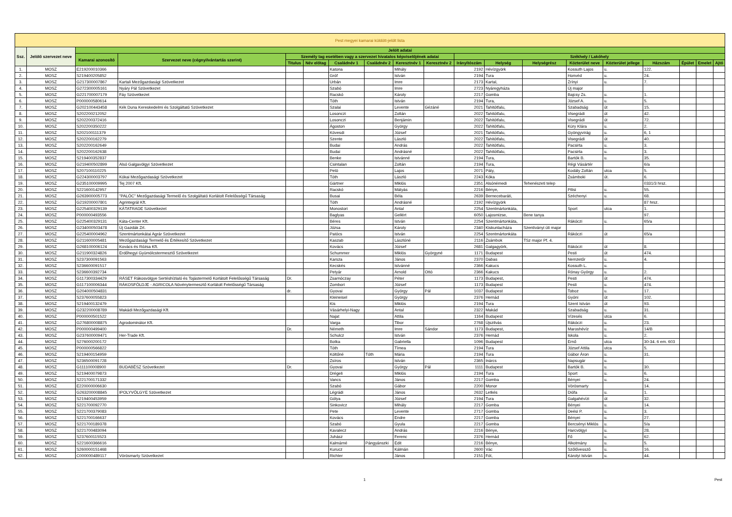| Pest megyei kamarai küldött-jelölt lista | | | | | | | | | | | | | | | | | | |
| --- | --- | --- | --- | --- | --- | --- | --- | --- | --- | --- | --- | --- | --- | --- | --- | --- | --- | --- |
| Ssz. | Jelölő szervezet neve | Jelölt adatai | | | | | | | | | | | | | | | | |
| | | Kamarai azonosító | Szervezet neve (cégnyilvántartás szerint) | Személy tag esetében vagy a szervezet hivatalos képviselőjének adatai | | | | | | Székhely / Lakóhely | | | | | | | | |
| | | | | Titulus | Név előtag | Családnév 1 | Családnév 2 | Keresztnév 1 | Keresztnév 2 | Irányítószám | Helység | Helységrész | Közterület neve | Közterület jellege | Házszám | Épület | Emelet | Ajtó |
| 1. | MOSZ | E219200010366 | | | | Katona | | Mihály | | 2192 | Hévízgyörk | | Kossuth Lajos | u. | 122. | | | |
| 2. | MOSZ | S219400205852 | | | | Gróf | | István | | 2194 | Tura | | Honvéd | u. | 24. | | | |
| 3. | MOSZ | G217300007867 | Kartali Mezőgazdasági Szövetkezet | | | Urbán | | Imre | | 2173 | Kartal, | | Zrínyi | u. | 7. | | | |
| 4. | MOSZ | G272300005161 | Nyáry Pál Szövetkezet | | | Szabó | | Imre | | 2723 | Nyáregyháza | | Új major | | | | | |
| 5. | MOSZ | G221700007179 | Fáy Szövetkezet | | | Racskó | | Károly | | 2217 | Gomba | | Bajcsy Zs. | u. | 1. | | | |
| 6. | MOSZ | P000000580614 | | | | Tóth | | István | | 2194 | Tura, | | József A. | u. | 5. | | | |
| 7. | MOSZ | G202100443458 | Kék Duna Kereskedelmi és Szolgáltató Szövetkezet | | | Szalai | | Levente | Gézáné | 2021 | Tahitótfalu, | | Szabadság | út | 15. | | | |
| 8. | MOSZ | S202200212052 | | | | Losonczi | | Zoltán | | 2022 | Tahitótfalu, | | Visegrádi | út | 42. | | | |
| 9. | MOSZ | S202200372416 | | | | Losonczi | | Benjámin | | 2022 | Tahitótfalu, | | Visegrádi | út | 72. | | | |
| 10. | MOSZ | S202200350222 | | | | Ágoston | | György | | 2022 | Tahitótfalu, | | Küry Klára | u. | 2. | | | |
| 11. | MOSZ | S202100111379 | | | | Kövesdi | | József | | 2021 | Tahitótfalu, | | Gyöngyvirág | u. | 6, 1 | | | |
| 12. | MOSZ | S202200162279 | | | | Szente | | László | | 2022 | Tahitótfalu, | | Visegrádi | út | 40. | | | |
| 13. | MOSZ | S202200162649 | | | | Budai | | András | | 2022 | Tahitótfalu, | | Pacsirta | u. | 3. | | | |
| 14. | MOSZ | S202200162638 | | | | Budai | | Andrásné | | 2022 | Tahitótfalu, | | Pacsirta | u. | 3. | | | |
| 15. | MOSZ | S219400352837 | | | | Benke | | Istvánné | | 2194 | Tura, | | Bartók B. | u. | 35. | | | |
| 16. | MOSZ | G219400502899 | Alsó Galgavölgyi Szövetkezet | | | Csintalan | | Zoltán | | 2194 | Tura, | | Régi Vásártér | | 6/a | | | |
| 17. | MOSZ | S207100110225 | | | | Petö | | Lajos | | 2071 | Páty, | | Kodály Zoltán | utca | 5. | | | |
| 18. | MOSZ | G224300003797 | Kókai Mezőgazdasági Szövetkezet | | | Tóth | | László | | 2243 | Kóka | | Zsámboki | út. | 6. | | | |
| 19. | MOSZ | G235100009995 | Tej 2007 Kft. | | | Gärtner | | Miklós | | 2351 | Alsónémedi | Tehenészeti telep | | | 0331/3 hrsz. | | | |
| 20. | MOSZ | S221600142957 | | | | Racskó | | Mátyás | | 2216 | Bénye, | | Pilisi | u. | 55. | | | |
| 21. | MOSZ | G263900005773 | "PALÓC" Mezőgazdasági Termelő és Szolgáltató Korlátolt Felelősségű Társaság | | | Busai | | Béla | | 2639 | Bernecebaráti, | | Széchenyi | u. | 68. | | | |
| 22. | MOSZ | G219200007801 | Agrintegrál Kft. | | | Tóth | | Andrásné | | 2192 | Hévízgyörk | | | | 87 hrsz. | | | |
| 23. | MOSZ | G225400329139 | KÁTATRADE Szövetkezet | | | Monostori | | Antal | | 2254 | Szentmártonkáta, | | Sport | utca | 1. | | | |
| 24. | MOSZ | P000000493556 | | | | Baglyas | | Gellért | | 6050 | Lajosmizse, | Bene tanya | | | 97. | | | |
| 25. | MOSZ | G225400329131 | Káta-Center Kft. | | | Béres | | István | | 2254 | Szentmártonkáta, | | Rákóczi | u. | 65/a | | | |
| 26. | MOSZ | G234000503478 | Új Gazdák Zrt. | | | Józsa | | Károly | | 2340 | Kiskunlacháza | Szentiványi úti major | | | | | | |
| 27. | MOSZ | G225400004962 | Szentmártonkátai Agrár Szövetkezet | | | Patócs | | István | | 2254 | Szentmártonkáta | | Rákóczi | út | 65/a | | | |
| 28. | MOSZ | G211600005481 | Mezőgazdasági Termelő és Értékesítő Szövetkezet | | | Kaszab | | Lászlóné | | 2116 | Zsámbok | TSz major Pf. 4. | | | | | | |
| 29. | MOSZ | G268100006124 | Kovács és Rózsa Kft. | | | Kovács | | József | | 2681 | Galgagyörk, | | Rákóczi | út | 8. | | | |
| 30. | MOSZ | G211900324826 | Erdőhegyi Gyümölcstermesztő Szövetkezet | | | Schummer | | Miklós | Györgyné | 1171 | Budapest | | Pesti | út | 474. | | | |
| 31. | MOSZ | S237300091563 | | | | Karsza | | János | | 2370 | Dabas | | Nemzetőr | u. | 4. | | | |
| 32. | MOSZ | S236600091517 | | | | Kecskés | | Istvánné | | 2366 | Kakucs | | Kossuth L. | u. | | | | |
| 33. | MOSZ | S236600392734 | | | | Petyár | | Arnold | Ottó | 2366 | Kakucs | | Rónay György | u. | 2. | | | |
| 34. | MOSZ | G117300334429 | RÁSET Rákosvölgye Sertéshízlaló és Tojástermelő Korlátolt Felelősségű Társaság | Dr. | | Zsarnóczay | | Péter | | 1173 | Budapest, | | Pesti | út | 474. | | | |
| 35. | MOSZ | G117100006344 | RÁKOSFÖLDJE - AGRICOLA Növénytermesztő Korlátolt Felelősségű Társaság | | | Zombori | | József | | 1173 | Budapest | | Pesti | u. | 474. | | | |
| 36. | MOSZ | G204000504831 | | dr. | | Gyovai | | György | Pál | 1037 | Budapest | | Toboz | u. | 17. | | | |
| 37. | MOSZ | S237600055823 | | | | Kleineisel | | György | | 2376 | Hernád | | Gyóni | út | 102. | | | |
| 38. | MOSZ | S219400132479 | | | | Kis | | Miklós | | 2194 | Tura | | Szent István | út | 93. | | | |
| 39. | MOSZ | G232200008789 | Makádi Mezőgazdasági Kft. | | | Vásárhelyi-Nagy | | Antal | | 2322 | Makád | | Szabadság | u. | 31. | | | |
| 40. | MOSZ | P000000501522 | | | | Najat | | Attila | | 1164 | Budapest | | Vízesés | utca | 6. | | | |
| 41. | MOSZ | G276800008875 | Agrodominátor Kft. | | | Varga | | Tibor | | 2768 | Újszilvás | | Rákóczi | u. | 23. | | | |
| 42. | MOSZ | P000000499400 | | Dr. | | Németh | | Imre | Sándor | 1173 | Budapest, | | Maroshévíz | u. | 14/B | | | |
| 43. | MOSZ | G237600009471 | Her-Trade Kft. | | | Schulcz | | István | | 2376 | Hernád | | Iskola | u. | 2. | | | |
| 44. | MOSZ | S276000200172 | | | | Botka | | Gabriella | | 1096 | Budapest | | Ernő | utca | 30-34. 6 em. 603 | | | |
| 45. | MOSZ | P000000566822 | | | | Tóth | | Tímea | | 2194 | Tura | | József Attila | utca | 5. | | | |
| 46. | MOSZ | S219400154959 | | | | Költőné | Tóth | Mária | | 2194 | Tura | | Gábor Áron | u. | 31. | | | |
| 47. | MOSZ | S236500091728 | | | | Zsíros | | István | | 2365 | Inárcs | | Napsugár | u. | | | | |
| 48. | MOSZ | G111100008900 | BUDABÉSZ Szövetkezet | Dr. | | Gyovai | | György | Pál | 1111 | Budapest | | Bartók B. | u. | 30. | | | |
| 49. | MOSZ | S219400079873 | | | | Drégeli | | Miklós | | 2194 | Tura | | Sport | u. | 6. | | | |
| 50. | MOSZ | S221700171332 | | | | Vancs | | János | | 2217 | Gomba | | Bényei | u. | 24. | | | |
| 51. | MOSZ | E220000006630 | | | | Szabó | | Gábor | | 2200 | Monor | | Vörösmarty | | 14. | | | |
| 52. | MOSZ | G263200008845 | IPOLYVÖLGYE Szövetkezet | | | Légrádi | | János | | 2632 | Letkés | | Diófa | u. | 1. | | | |
| 53. | MOSZ | S219400453959 | | | | Gólya | | József | | 2194 | Tura | | Galgahévízi | út | 32. | | | |
| 54. | MOSZ | S221700092770 | | | | Sinkovicz | | Mihály | | 2217 | Gomba | | Bényei | u. | 14. | | | |
| 55. | MOSZ | S221700379083 | | | | Pete | | Levente | | 2717 | Gomba | | Deési P. | u. | 3. | | | |
| 56. | MOSZ | S221700166637 | | | | Kovács | | Endre | | 2217 | Gomba | | Bényei | u. | 27. | | | |
| 57. | MOSZ | S221700189378 | | | | Szabó | | Gyula | | 2217 | Gomba | | Bercsényi Miklós | u. | 5/a | | | |
| 58. | MOSZ | S221700483094 | | | | Kavalecz | | András | | 2216 | Bénye, | | Harcvölgyi | u. | 28. | | | |
| 59. | MOSZ | S237600115523 | | | | Juhász | | Ferenc | | 2376 | Hernád | | Fő | u. | 62. | | | |
| 60. | MOSZ | S221600366616 | | | | Kalmárné | Pángyánszki | Edit | | 2216 | Bénye, | | Alkotmány | u. | 5. | | | |
| 61. | MOSZ | S260000151468 | | | | Kurucz | | Kálmán | | 2600 | Vác | | Szőlővessző | u. | 16. | | | |
| 62. | MOSZ | C000000489117 | Vörösmarty Szövetkezet | | | Richter | | János | | 2151 | Fót, | | Károlyi István | u. | 44. | | | |
1 Pest